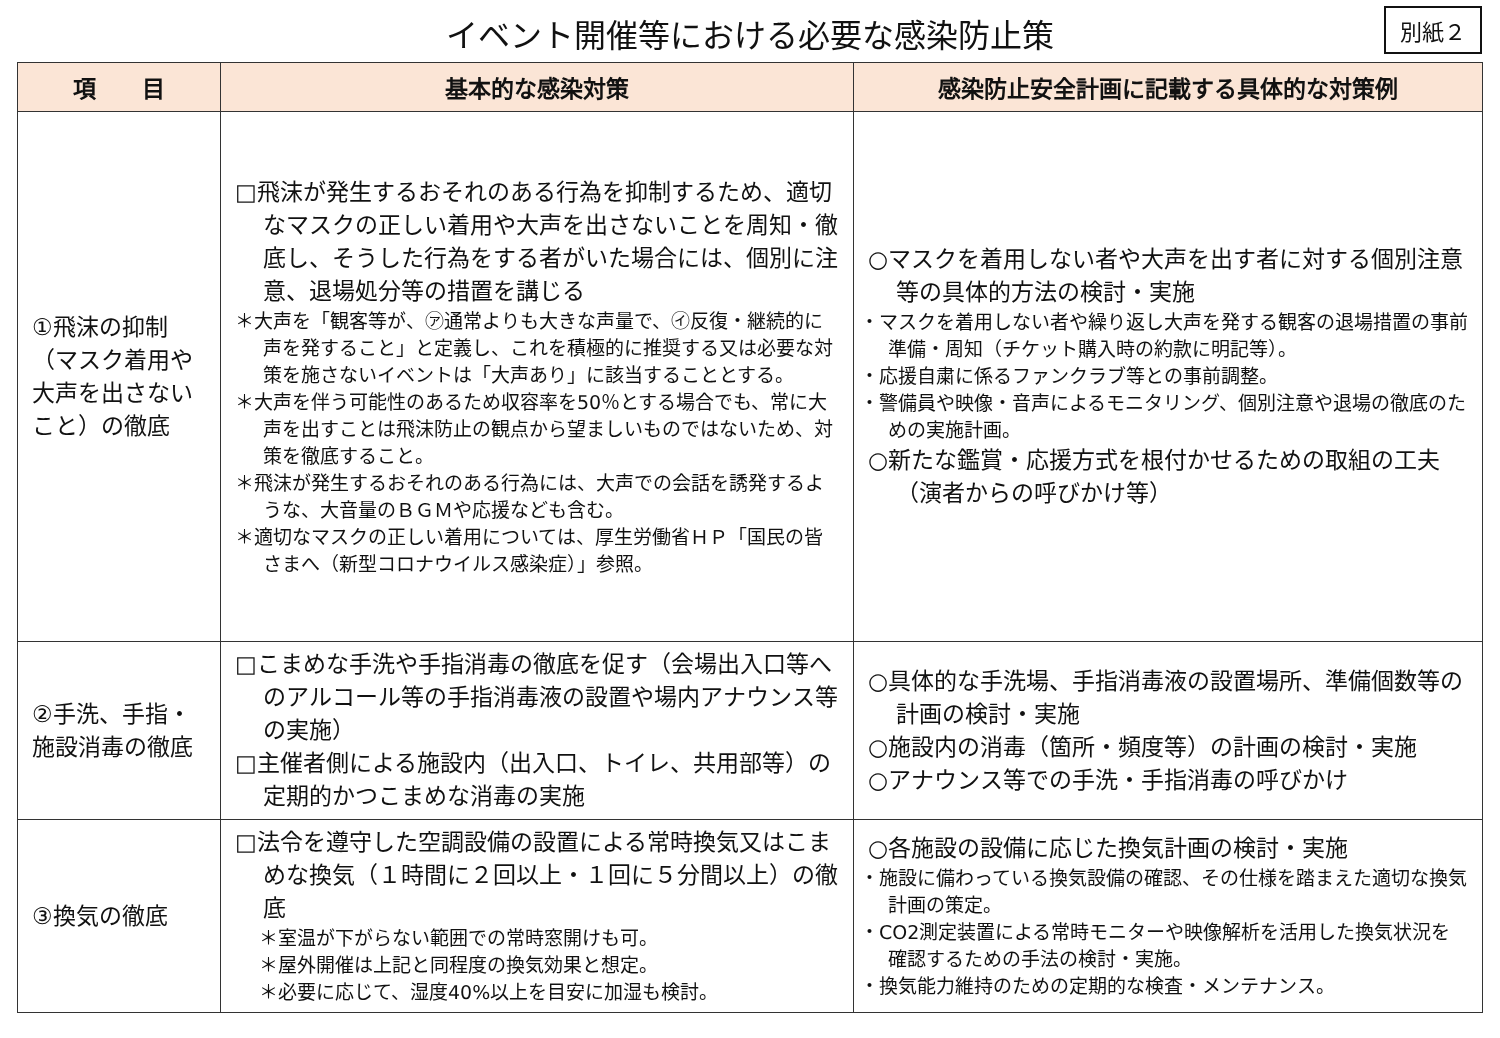イベント開催等における必要な感染防止策
別紙２
| 項 目 | 基本的な感染対策 | 感染防止安全計画に記載する具体的な対策例 |
| --- | --- | --- |
| ①飛沫の抑制（マスク着用や大声を出さないこと）の徹底 | □飛沫が発生するおそれのある行為を抑制するため、適切なマスクの正しい着用や大声を出さないことを周知・徹底し、そうした行為をする者がいた場合には、個別に注意、退場処分等の措置を講じる ＊大声を「観客等が、㋐通常よりも大きな声量で、㋑反復・継続的に声を発すること」と定義し、これを積極的に推奨する又は必要な対策を施さないイベントは「大声あり」に該当することとする。 ＊大声を伴う可能性のあるため収容率を50％とする場合でも、常に大声を出すことは飛沫防止の観点から望ましいものではないため、対策を徹底すること。 ＊飛沫が発生するおそれのある行為には、大声での会話を誘発するような、大音量のＢＧＭや応援なども含む。 ＊適切なマスクの正しい着用については、厚生労働省ＨＰ「国民の皆さまへ（新型コロナウイルス感染症）」参照。 | ○マスクを着用しない者や大声を出す者に対する個別注意等の具体的方法の検討・実施 ・マスクを着用しない者や繰り返し大声を発する観客の退場措置の事前準備・周知（チケット購入時の約款に明記等）。 ・応援自粛に係るファンクラブ等との事前調整。 ・警備員や映像・音声によるモニタリング、個別注意や退場の徹底のための実施計画。 ○新たな鑑賞・応援方式を根付かせるための取組の工夫（演者からの呼びかけ等） |
| ②手洗、手指・施設消毒の徹底 | □こまめな手洗や手指消毒の徹底を促す（会場出入口等へのアルコール等の手指消毒液の設置や場内アナウンス等の実施） □主催者側による施設内（出入口、トイレ、共用部等）の定期的かつこまめな消毒の実施 | ○具体的な手洗場、手指消毒液の設置場所、準備個数等の計画の検討・実施 ○施設内の消毒（箇所・頻度等）の計画の検討・実施 ○アナウンス等での手洗・手指消毒の呼びかけ |
| ③換気の徹底 | □法令を遵守した空調設備の設置による常時換気又はこまめな換気（１時間に２回以上・１回に５分間以上）の徹底 ＊室温が下がらない範囲での常時窓開けも可。 ＊屋外開催は上記と同程度の換気効果と想定。 ＊必要に応じて、湿度40%以上を目安に加湿も検討。 | ○各施設の設備に応じた換気計画の検討・実施 ・施設に備わっている換気設備の確認、その仕様を踏まえた適切な換気計画の策定。 ・CO2測定装置による常時モニターや映像解析を活用した換気状況を確認するための手法の検討・実施。 ・換気能力維持のための定期的な検査・メンテナンス。 |